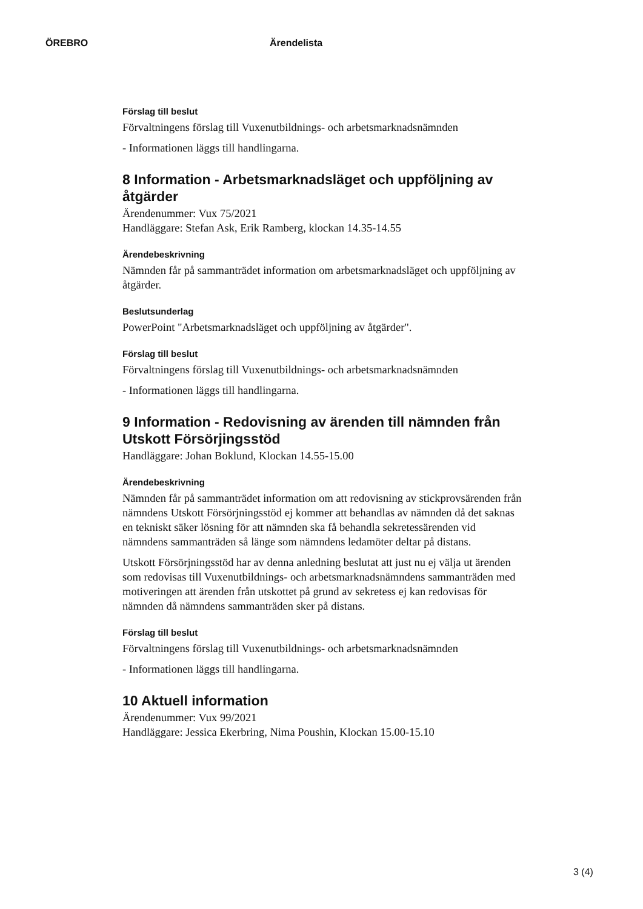ÖREBRO Ärendelista
Förslag till beslut
Förvaltningens förslag till Vuxenutbildnings- och arbetsmarknadsnämnden
- Informationen läggs till handlingarna.
8 Information - Arbetsmarknadsläget och uppföljning av åtgärder
Ärendenummer: Vux 75/2021
Handläggare: Stefan Ask, Erik Ramberg, klockan 14.35-14.55
Ärendebeskrivning
Nämnden får på sammanträdet information om arbetsmarknadsläget och uppföljning av åtgärder.
Beslutsunderlag
PowerPoint "Arbetsmarknadsläget och uppföljning av åtgärder".
Förslag till beslut
Förvaltningens förslag till Vuxenutbildnings- och arbetsmarknadsnämnden
- Informationen läggs till handlingarna.
9 Information - Redovisning av ärenden till nämnden från Utskott Försörjingsstöd
Handläggare: Johan Boklund, Klockan 14.55-15.00
Ärendebeskrivning
Nämnden får på sammanträdet information om att redovisning av stickprovsärenden från nämndens Utskott Försörjningsstöd ej kommer att behandlas av nämnden då det saknas en tekniskt säker lösning för att nämnden ska få behandla sekretessärenden vid nämndens sammanträden så länge som nämndens ledamöter deltar på distans.
Utskott Försörjningsstöd har av denna anledning beslutat att just nu ej välja ut ärenden som redovisas till Vuxenutbildnings- och arbetsmarknadsnämndens sammanträden med motiveringen att ärenden från utskottet på grund av sekretess ej kan redovisas för nämnden då nämndens sammanträden sker på distans.
Förslag till beslut
Förvaltningens förslag till Vuxenutbildnings- och arbetsmarknadsnämnden
- Informationen läggs till handlingarna.
10 Aktuell information
Ärendenummer: Vux 99/2021
Handläggare: Jessica Ekerbring, Nima Poushin, Klockan 15.00-15.10
3 (4)